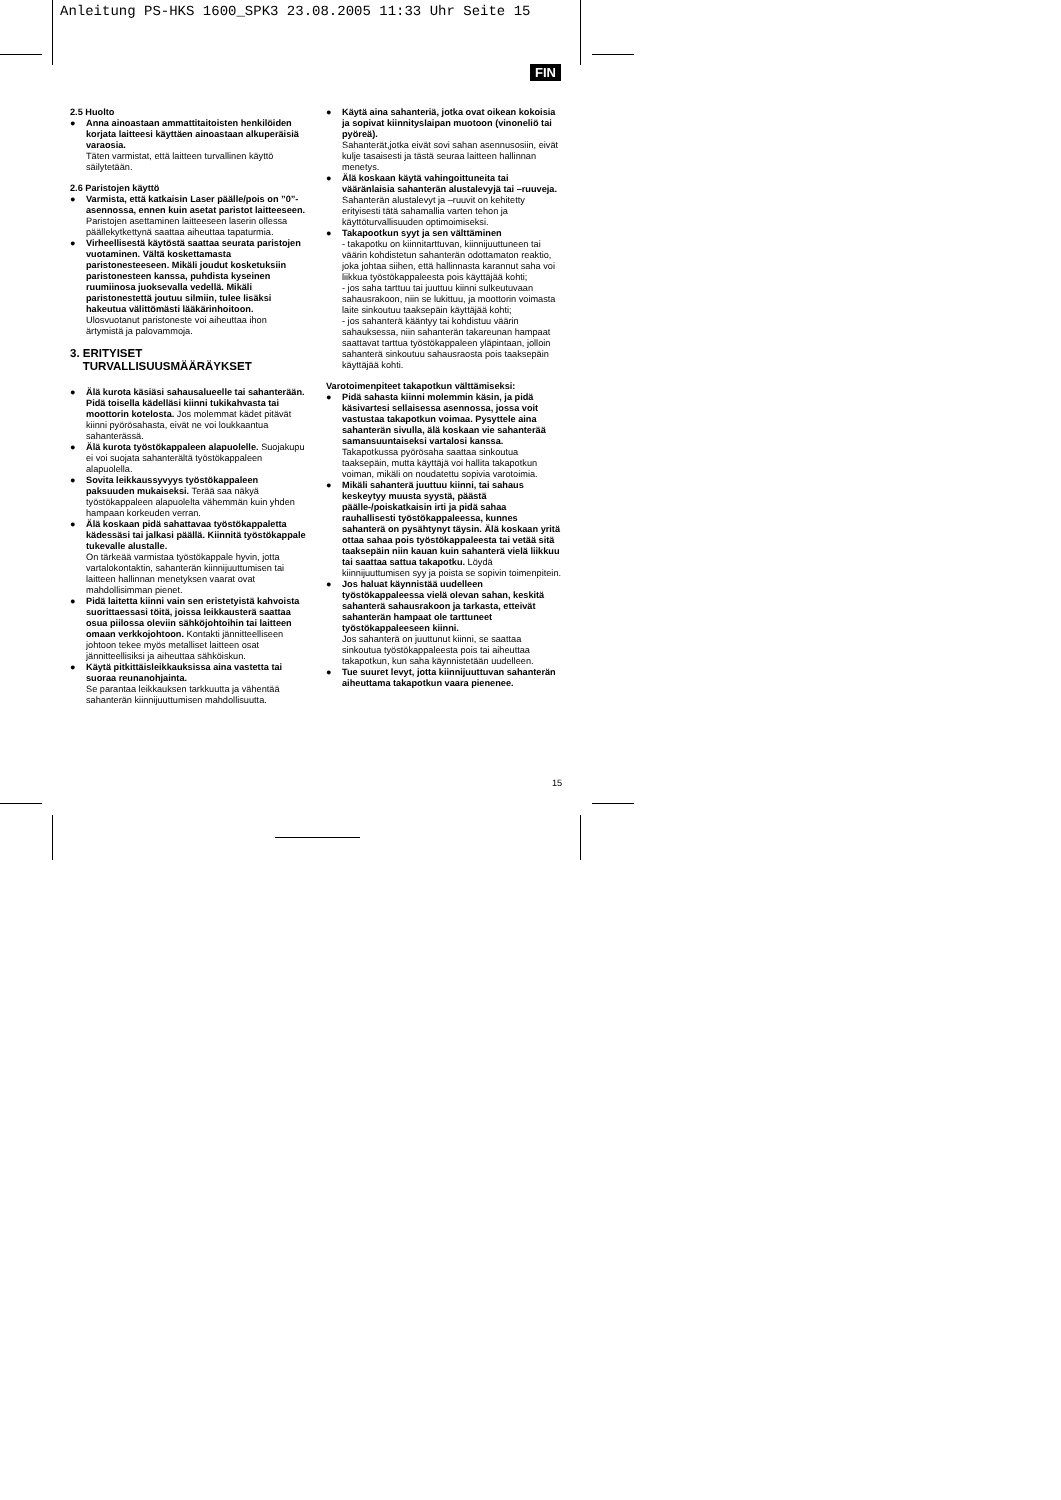Anleitung PS-HKS 1600_SPK3 23.08.2005 11:33 Uhr Seite 15
FIN
2.5 Huolto
● Anna ainoastaan ammattitaitoisten henkilöiden korjata laitteesi käyttäen ainoastaan alkuperäisiä varaosia.
Täten varmistat, että laitteen turvallinen käyttö säilytetään.
2.6 Paristojen käyttö
● Varmista, että katkaisin Laser päälle/pois on ”0”-asennossa, ennen kuin asetat paristot laitteeseen.
Paristojen asettaminen laitteeseen laserin ollessa päällekytkettynä saattaa aiheuttaa tapaturmia.
● Virheellisestä käytöstä saattaa seurata paristojen vuotaminen. Vältä koskettamasta paristonesteeseen. Mikäli joudut kosketuksiin paristonesteen kanssa, puhdista kyseinen ruumiinosa juoksevalla vedellä. Mikäli paristonestettä joutuu silmiin, tulee lisäksi hakeutua välittömästi lääkärinhoitoon.
Ulosvuotanut paristoneste voi aiheuttaa ihon ärtymistä ja palovammoja.
3. ERITYISET
TURVALLISUUSMÄÄRÄYKSET
● Älä kurota käsiäsi sahausalueelle tai sahanterään. Pidä toisella kädelläsi kiinni tukikahvasta tai moottorin kotelosta. Jos molemmat kädet pitävät kiinni pyörösahasta, eivät ne voi loukkaantua sahanterässä.
● Älä kurota työstökappaleen alapuolelle. Suojakupu ei voi suojata sahanterältä työstökappaleen alapuolella.
● Sovita leikkaussyvyys työstökappaleen paksuuden mukaiseksi. Terää saa näkyä työstökappaleen alapuolelta vähemmän kuin yhden hampaan korkeuden verran.
● Älä koskaan pidä sahattavaa työstökappaletta kädessäsi tai jalkasi päällä. Kiinnitä työstökappale tukevalle alustalle.
On tärkeää varmistaa työstökappale hyvin, jotta vartalokontaktin, sahanterän kiinnijuuttumisen tai laitteen hallinnan menetyksen vaarat ovat mahdollisimman pienet.
● Pidä laitetta kiinni vain sen eristetyistä kahvoista suorittaessasi töitä, joissa leikkausterä saattaa osua piilossa oleviin sähköjohtoihin tai laitteen omaan verkkojohtoon. Kontakti jännitteelliseen johtoon tekee myös metalliset laitteen osat jännitteellisiksi ja aiheuttaa sähköiskun.
● Käytä pitkittäisleikkauksissa aina vastetta tai suoraa reunanohjainta.
Se parantaa leikkauksen tarkkuutta ja vähentää sahanterän kiinnijuuttumisen mahdollisuutta.
● Käytä aina sahanteriä, jotka ovat oikean kokoisia ja sopivat kiinnityslaipan muotoon (vinoneliö tai pyöreä).
Sahanterät,jotka eivät sovi sahan asennusosiin, eivät kulje tasaisesti ja tästä seuraa laitteen hallinnan menetys.
● Älä koskaan käytä vahingoittuneita tai vääränlaisia sahanterän alustalevyjä tai –ruuveja.
Sahanterän alustalevyt ja –ruuvit on kehitetty erityisesti tätä sahamallia varten tehon ja käyttöturvallisuuden optimoimiseksi.
● Takapootkun syyt ja sen välttäminen
- takapotku on kiinnitarttuvan, kiinnijuuttuneen tai väärin kohdistetun sahanterän odottamaton reaktio, joka johtaa siihen, että hallinnasta karannut saha voi liikkua työstökappaleesta pois käyttäjää kohti;
- jos saha tarttuu tai juuttuu kiinni sulkeutuvaan sahausrakoon, niin se lukittuu, ja moottorin voimasta laite sinkoutuu taaksepäin käyttäjää kohti;
- jos sahanterä kääntyy tai kohdistuu väärin sahauksessa, niin sahanterän takareunan hampaat saattavat tarttua työstökappaleen yläpintaan, jolloin sahanterä sinkoutuu sahausraosta pois taaksepäin käyttäjää kohti.
Varotoimenpiteet takapotkun välttämiseksi:
● Pidä sahasta kiinni molemmin käsin, ja pidä käsivartesi sellaisessa asennossa, jossa voit vastustaa takapotkun voimaa. Pysyttele aina sahanterän sivulla, älä koskaan vie sahanterää samansuuntaiseksi vartalosi kanssa.
Takapotkussa pyörösaha saattaa sinkoutua taaksepäin, mutta käyttäjä voi hallita takapotkun voiman, mikäli on noudatettu sopivia varotoimia.
● Mikäli sahanterä juuttuu kiinni, tai sahaus keskeytyy muusta syystä, päästä päälle-/poiskatkaisin irti ja pidä sahaa rauhallisesti työstökappaleessa, kunnes sahanterä on pysähtynyt täysin. Älä koskaan yritä ottaa sahaa pois työstökappaleesta tai vetää sitä taaksepäin niin kauan kuin sahanterä vielä liikkuu tai saattaa sattua takapotku. Löydä kiinnijuuttumisen syy ja poista se sopivin toimenpitein.
● Jos haluat käynnistää uudelleen työstökappaleessa vielä olevan sahan, keskitä sahanterä sahausrakoon ja tarkasta, etteivät sahanterän hampaat ole tarttuneet työstökappaleeseen kiinni.
Jos sahanterä on juuttunut kiinni, se saattaa sinkoutua työstökappaleesta pois tai aiheuttaa takapotkun, kun saha käynnistetään uudelleen.
● Tue suuret levyt, jotta kiinnijuuttuvan sahanterän aiheuttama takapotkun vaara pienenee.
15